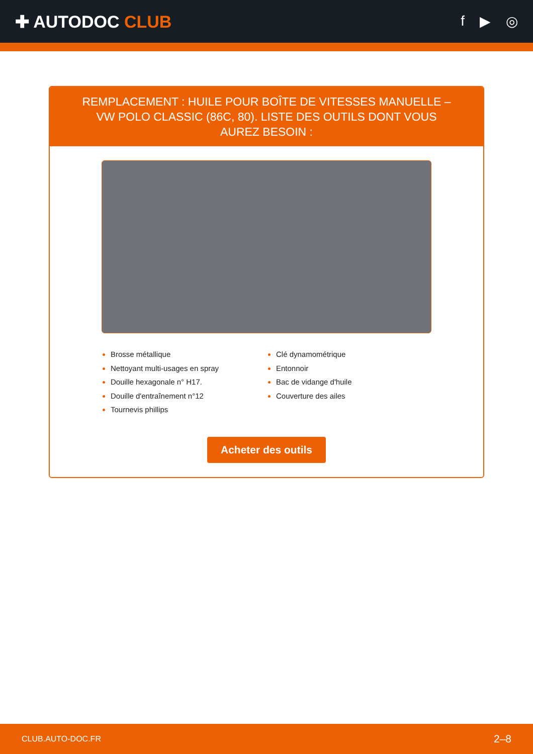✚ AUTODOC CLUB
f ▶ ◎
REMPLACEMENT : HUILE POUR BOÎTE DE VITESSES MANUELLE – VW POLO CLASSIC (86C, 80). LISTE DES OUTILS DONT VOUS AUREZ BESOIN :
Brosse métallique
Nettoyant multi-usages en spray
Douille hexagonale n° H17.
Douille d'entraînement n°12
Tournevis phillips
Clé dynamométrique
Entonnoir
Bac de vidange d'huile
Couverture des ailes
Acheter des outils
CLUB.AUTO-DOC.FR 2–8